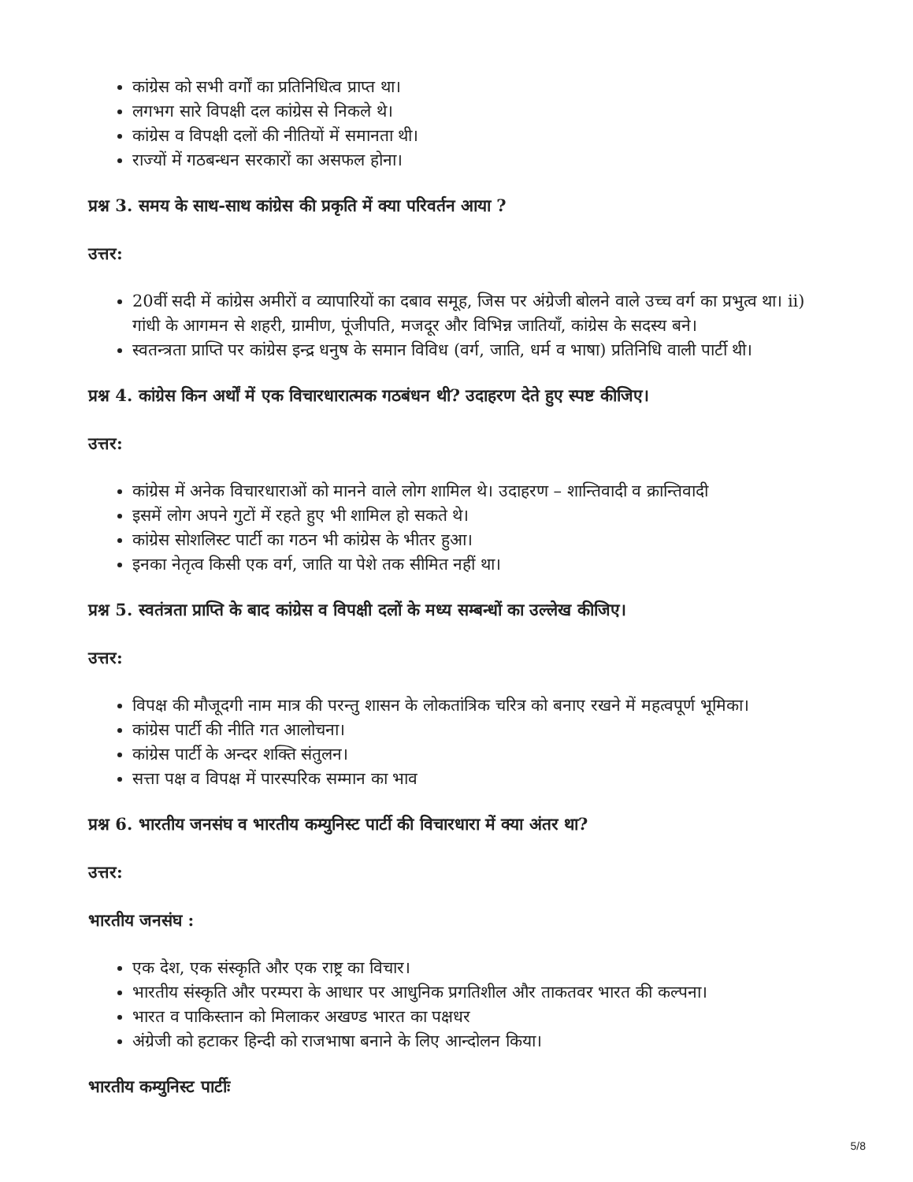कांग्रेस को सभी वर्गों का प्रतिनिधित्व प्राप्त था।
लगभग सारे विपक्षी दल कांग्रेस से निकले थे।
कांग्रेस व विपक्षी दलों की नीतियों में समानता थी।
राज्यों में गठबन्धन सरकारों का असफल होना।
प्रश्न 3. समय के साथ-साथ कांग्रेस की प्रकृति में क्या परिवर्तन आया ?
उत्तर:
20वीं सदी में कांग्रेस अमीरों व व्यापारियों का दबाव समूह, जिस पर अंग्रेजी बोलने वाले उच्च वर्ग का प्रभुत्व था। ii) गांधी के आगमन से शहरी, ग्रामीण, पूंजीपति, मजदूर और विभिन्न जातियाँ, कांग्रेस के सदस्य बने।
स्वतन्त्रता प्राप्ति पर कांग्रेस इन्द्र धनुष के समान विविध (वर्ग, जाति, धर्म व भाषा) प्रतिनिधि वाली पार्टी थी।
प्रश्न 4. कांग्रेस किन अर्थों में एक विचारधारात्मक गठबंधन थी? उदाहरण देते हुए स्पष्ट कीजिए।
उत्तर:
कांग्रेस में अनेक विचारधाराओं को मानने वाले लोग शामिल थे। उदाहरण – शान्तिवादी व क्रान्तिवादी
इसमें लोग अपने गुटों में रहते हुए भी शामिल हो सकते थे।
कांग्रेस सोशलिस्ट पार्टी का गठन भी कांग्रेस के भीतर हुआ।
इनका नेतृत्व किसी एक वर्ग, जाति या पेशे तक सीमित नहीं था।
प्रश्न 5. स्वतंत्रता प्राप्ति के बाद कांग्रेस व विपक्षी दलों के मध्य सम्बन्धों का उल्लेख कीजिए।
उत्तर:
विपक्ष की मौजूदगी नाम मात्र की परन्तु शासन के लोकतांत्रिक चरित्र को बनाए रखने में महत्वपूर्ण भूमिका।
कांग्रेस पार्टी की नीति गत आलोचना।
कांग्रेस पार्टी के अन्दर शक्ति संतुलन।
सत्ता पक्ष व विपक्ष में पारस्परिक सम्मान का भाव
प्रश्न 6. भारतीय जनसंघ व भारतीय कम्युनिस्ट पार्टी की विचारधारा में क्या अंतर था?
उत्तर:
भारतीय जनसंघ :
एक देश, एक संस्कृति और एक राष्ट्र का विचार।
भारतीय संस्कृति और परम्परा के आधार पर आधुनिक प्रगतिशील और ताकतवर भारत की कल्पना।
भारत व पाकिस्तान को मिलाकर अखण्ड भारत का पक्षधर
अंग्रेजी को हटाकर हिन्दी को राजभाषा बनाने के लिए आन्दोलन किया।
भारतीय कम्युनिस्ट पार्टीः
5/8